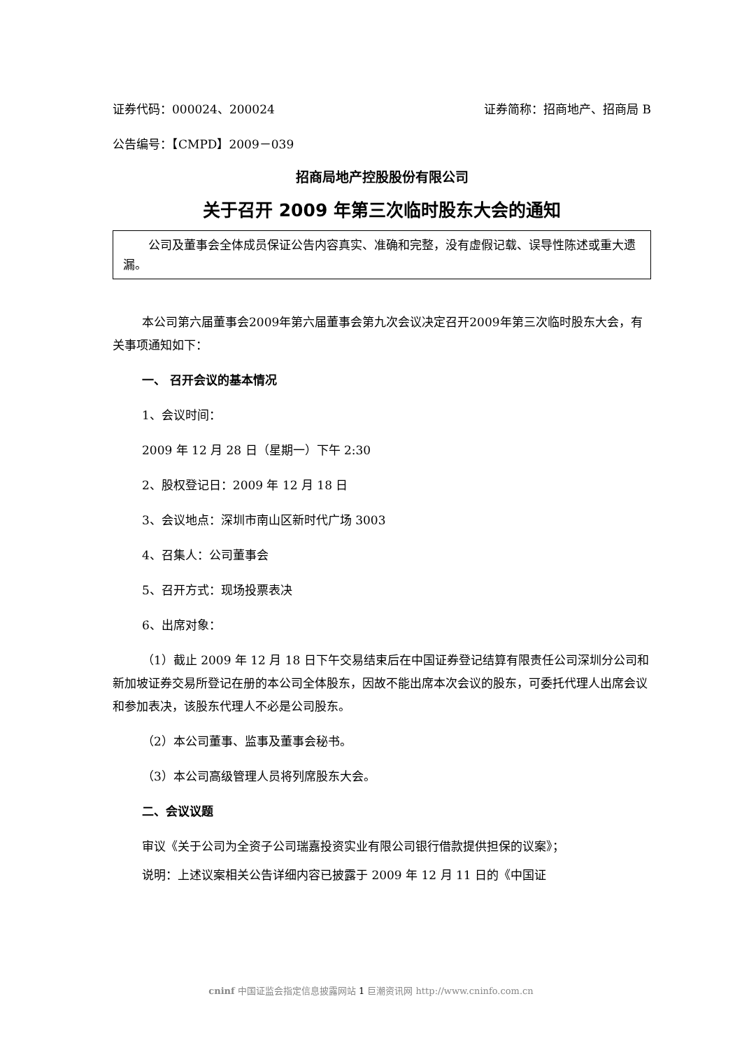证券代码：000024、200024 证券简称：招商地产、招商局 B
公告编号：【CMPD】2009－039
招商局地产控股股份有限公司
关于召开 2009 年第三次临时股东大会的通知
公司及董事会全体成员保证公告内容真实、准确和完整，没有虚假记载、误导性陈述或重大遗漏。
本公司第六届董事会2009年第六届董事会第九次会议决定召开2009年第三次临时股东大会，有关事项通知如下：
一、 召开会议的基本情况
1、会议时间：
2009 年 12 月 28 日（星期一）下午 2:30
2、股权登记日：2009 年 12 月 18 日
3、会议地点：深圳市南山区新时代广场 3003
4、召集人：公司董事会
5、召开方式：现场投票表决
6、出席对象：
（1）截止 2009 年 12 月 18 日下午交易结束后在中国证券登记结算有限责任公司深圳分公司和新加坡证券交易所登记在册的本公司全体股东，因故不能出席本次会议的股东，可委托代理人出席会议和参加表决，该股东代理人不必是公司股东。
（2）本公司董事、监事及董事会秘书。
（3）本公司高级管理人员将列席股东大会。
二、会议议题
审议《关于公司为全资子公司瑞嘉投资实业有限公司银行借款提供担保的议案》；
说明：上述议案相关公告详细内容已披露于 2009 年 12 月 11 日的《中国证
cninf 中国证监会指定信息披露网站 1 巨潮资讯网 http://www.cninfo.com.cn